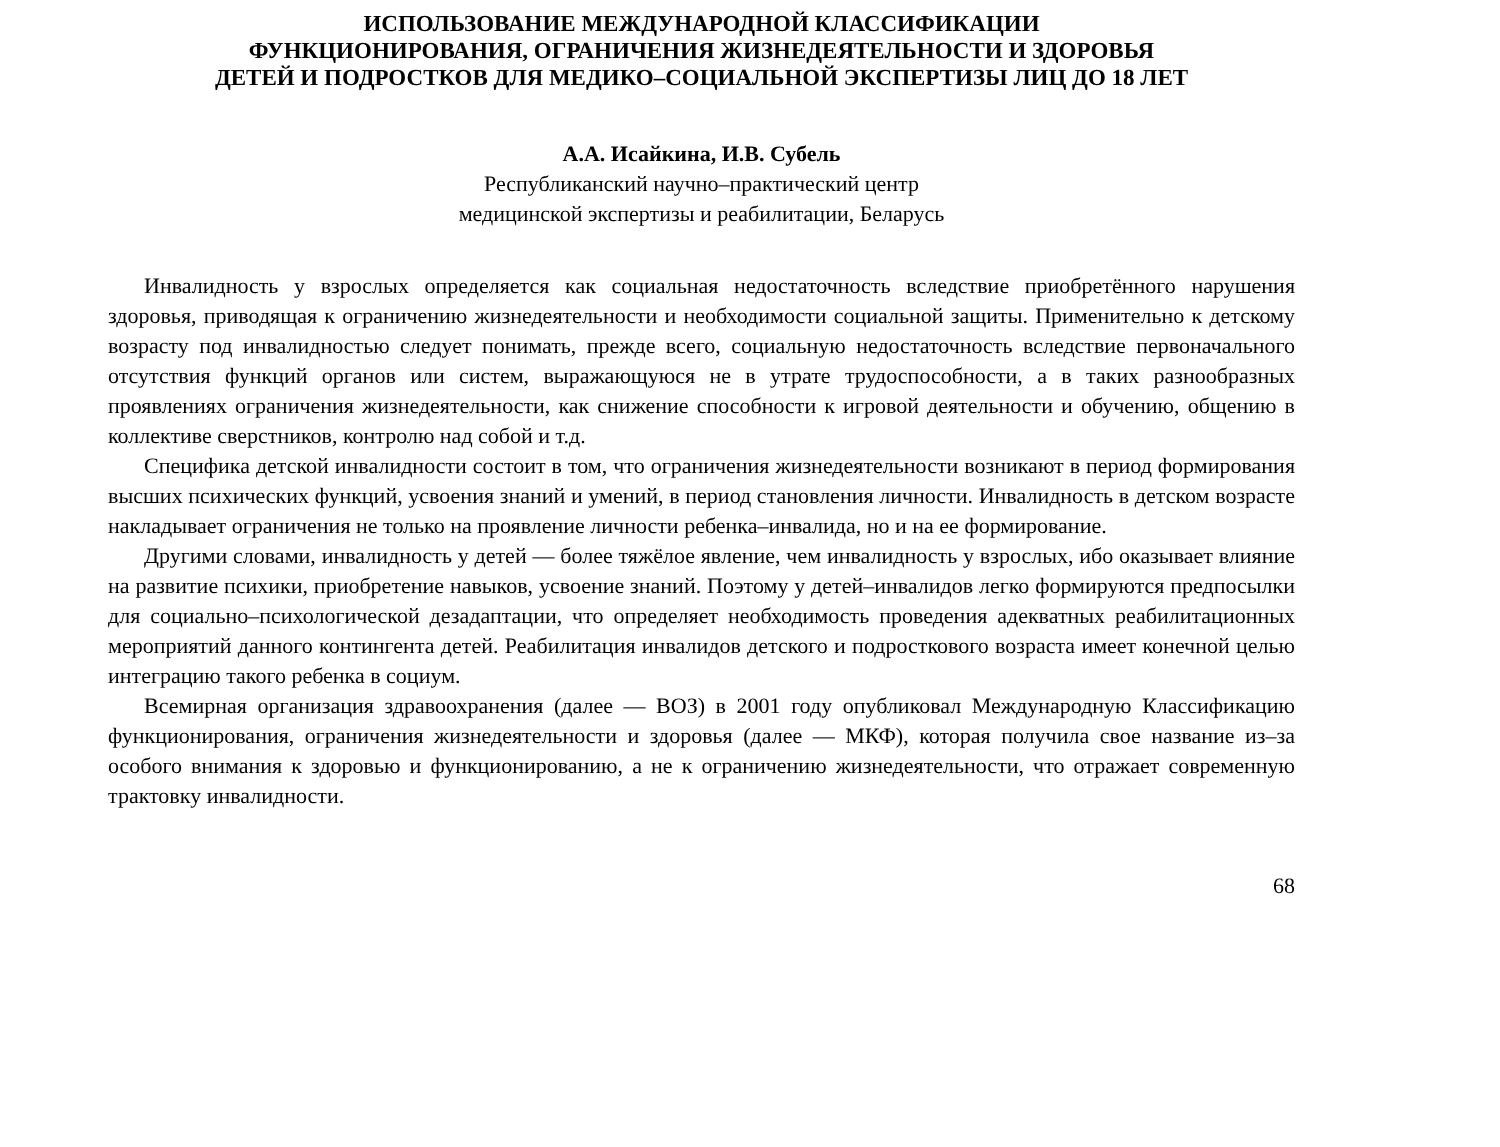ИСПОЛЬЗОВАНИЕ МЕЖДУНАРОДНОЙ КЛАССИФИКАЦИИ
ФУНКЦИОНИРОВАНИЯ, ОГРАНИЧЕНИЯ ЖИЗНЕДЕЯТЕЛЬНОСТИ И ЗДОРОВЬЯ
ДЕТЕЙ И ПОДРОСТКОВ ДЛЯ МЕДИКО–СОЦИАЛЬНОЙ ЭКСПЕРТИЗЫ ЛИЦ ДО 18 ЛЕТ
А.А. Исайкина, И.В. Субель
Республиканский научно–практический центр
медицинской экспертизы и реабилитации, Беларусь
Инвалидность у взрослых определяется как социальная недостаточность вследствие приобретённого нарушения здоровья, приводящая к ограничению жизнедеятельности и необходимости социальной защиты. Применительно к детскому возрасту под инвалидностью следует понимать, прежде всего, социальную недостаточность вследствие первоначального отсутствия функций органов или систем, выражающуюся не в утрате трудоспособности, а в таких разнообразных проявлениях ограничения жизнедеятельности, как снижение способности к игровой деятельности и обучению, общению в коллективе сверстников, контролю над собой и т.д.
Специфика детской инвалидности состоит в том, что ограничения жизнедеятельности возникают в период формирования высших психических функций, усвоения знаний и умений, в период становления личности. Инвалидность в детском возрасте накладывает ограничения не только на проявление личности ребенка–инвалида, но и на ее формирование.
Другими словами, инвалидность у детей — более тяжёлое явление, чем инвалидность у взрослых, ибо оказывает влияние на развитие психики, приобретение навыков, усвоение знаний. Поэтому у детей–инвалидов легко формируются предпосылки для социально–психологической дезадаптации, что определяет необходимость проведения адекватных реабилитационных мероприятий данного контингента детей. Реабилитация инвалидов детского и подросткового возраста имеет конечной целью интеграцию такого ребенка в социум.
Всемирная организация здравоохранения (далее — ВОЗ) в 2001 году опубликовал Международную Классификацию функционирования, ограничения жизнедеятельности и здоровья (далее — МКФ), которая получила свое название из–за особого внимания к здоровью и функционированию, а не к ограничению жизнедеятельности, что отражает современную трактовку инвалидности.
68